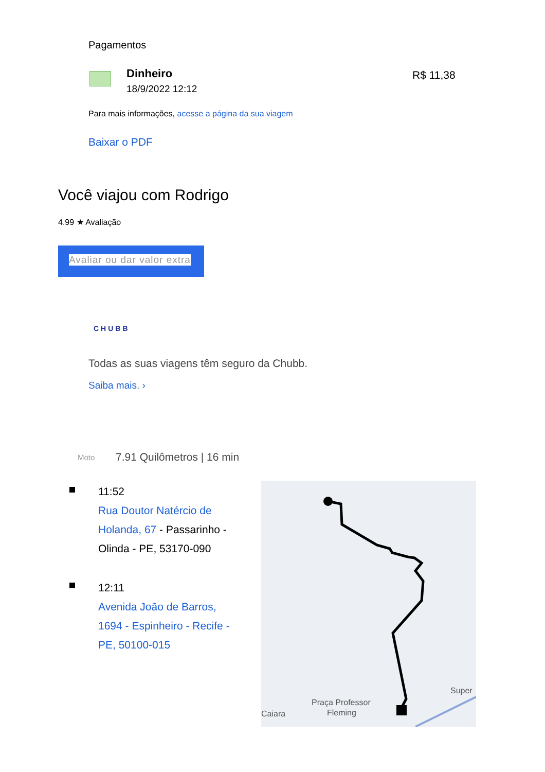Pagamentos
Dinheiro
18/9/2022 12:12
R$ 11,38
Para mais informações, acesse a página da sua viagem
Baixar o PDF
Você viajou com Rodrigo
4.99 ★ Avaliação
Avaliar ou dar valor extra
CHUBB
Todas as suas viagens têm seguro da Chubb.
Saiba mais. ›
Moto 7.91 Quilômetros | 16 min
11:52
Rua Doutor Natércio de Holanda, 67 - Passarinho - Olinda - PE, 53170-090
12:11
Avenida João de Barros, 1694 - Espinheiro - Recife - PE, 50100-015
Praça Professor
Fleming
Caiara
Super